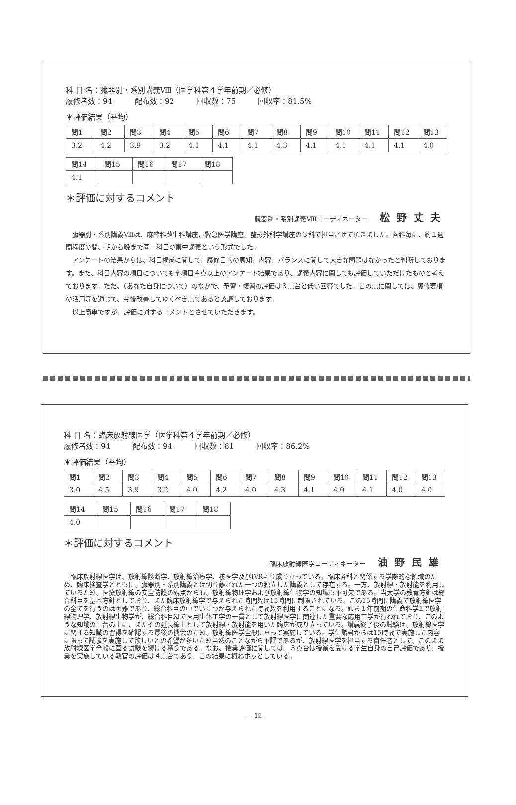科 目 名：臓器別・系別講義Ⅷ（医学科第４学年前期／必修）
履修者数：94　　　配布数：92　　　回収数：75　　　回収率：81.5%
＊評価結果（平均）
| 問1 | 問2 | 問3 | 問4 | 問5 | 問6 | 問7 | 問8 | 問9 | 問10 | 問11 | 問12 | 問13 |
| 3.2 | 4.2 | 3.9 | 3.2 | 4.1 | 4.1 | 4.1 | 4.3 | 4.1 | 4.1 | 4.1 | 4.1 | 4.0 |
| 問14 | 問15 | 問16 | 問17 | 問18 |
| 4.1 | | | | |
＊評価に対するコメント
臓器別・系別講義Ⅷコーディネーター 松野丈夫
臓器別・系別講義Ⅷは、麻酔科蘇生科講座、救急医学講座、整形外科学講座の３科で担当させて頂きました。各科毎に、約１週間程度の間、朝から晩まで同一科目の集中講義という形式でした。
アンケートの結果からは、科目構成に関して、履修目的の周知、内容、バランスに関して大きな問題はなかったと判断しております。また、科目内容の項目についても全項目４点以上のアンケート結果であり、講義内容に関しても評価していただけたものと考えております。ただ、（あなた自身について）のなかで、予習・復習の評価は３点台と低い回答でした。この点に関しては、履修要項の活用等を通じて、今後改善してゆくべき点であると認識しております。
以上簡単ですが、評価に対するコメントとさせていただきます。
科 目 名：臨床放射線医学（医学科第４学年前期／必修）
履修者数：94　　　配布数：94　　　回収数：81　　　回収率：86.2%
＊評価結果（平均）
| 問1 | 問2 | 問3 | 問4 | 問5 | 問6 | 問7 | 問8 | 問9 | 問10 | 問11 | 問12 | 問13 |
| 3.0 | 4.5 | 3.9 | 3.2 | 4.0 | 4.2 | 4.0 | 4.3 | 4.1 | 4.0 | 4.1 | 4.0 | 4.0 |
| 問14 | 問15 | 問16 | 問17 | 問18 |
| 4.0 | | | | |
＊評価に対するコメント
臨床放射線医学コーディネーター 油野民雄
臨床放射線医学は、放射線診断学、放射線治療学、核医学及びIVRより成り立っている。臨床各科と関係する学際的な領域のため、臨床検査学とともに、臓器別・系別講義とは切り離された一つの独立した講義として存在する。一方、放射線・放射能を利用しているため、医療放射線の安全防護の観点からも、放射線物理学および放射線生物学の知識も不可欠である。当大学の教育方針は総合科目を基本方針としており、また臨床放射線学で与えられた時間数は15時間に制限されている。この15時間に講義で放射線医学の全てを行うのは困難であり、総合科目の中でいくつか与えられた時間数を利用することになる。即ち１年前期の生命科学Ⅱで放射線物理学、放射線生物学が、総合科目Ⅺで医用生体工学の一貫として放射線医学に関連した重要な応用工学が行われており、このような知識の土台の上に、またその延長線上として放射線・放射能を用いた臨床が成り立っている。講義終了後の試験は、放射線医学に関する知識の習得を確認する最後の機会のため、放射線医学全般に亘って実施している。学生諸君からは15時間で実施した内容に限って試験を実施して欲しいとの希望が多いため当然のことながら不評であるが、放射線医学を担当する責任者として、このまま放射線医学全般に亘る試験を続ける積りである。なお、授業評価に関しては、３点台は授業を受ける学生自身の自己評価であり、授業を実施している教官の評価は４点台であり、この結果に概ねホッとしている。
— 15 —